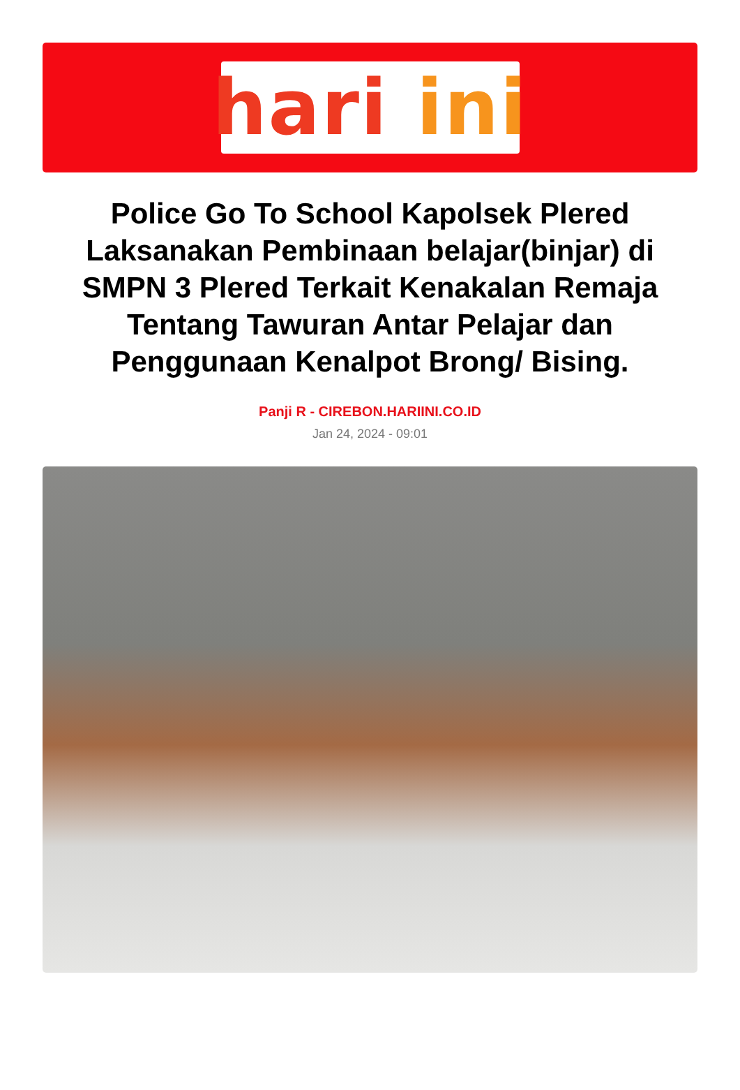hari ini
Police Go To School Kapolsek Plered Laksanakan Pembinaan belajar(binjar) di SMPN 3 Plered Terkait Kenakalan Remaja Tentang Tawuran Antar Pelajar dan Penggunaan Kenalpot Brong/ Bising.
Panji R - CIREBON.HARIINI.CO.ID
Jan 24, 2024 - 09:01